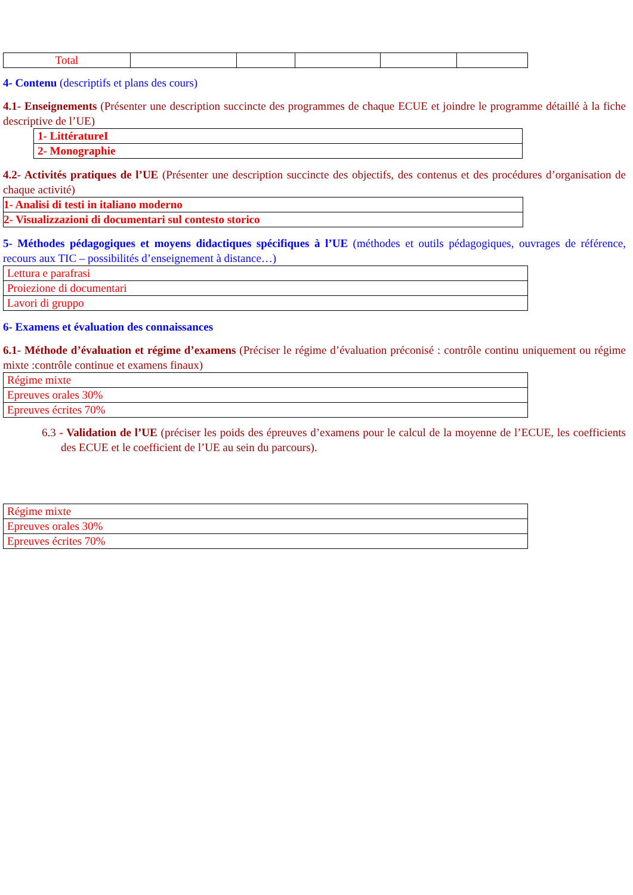| Total | | | | | |
4- Contenu (descriptifs et plans des cours)
4.1- Enseignements (Présenter une description succincte des programmes de chaque ECUE et joindre le programme détaillé à la fiche descriptive de l’UE)
| 1- LittératureI |
| 2- Monographie |
4.2- Activités pratiques de l’UE (Présenter une description succincte des objectifs, des contenus et des procédures d’organisation de chaque activité)
| 1- Analisi di testi in italiano moderno |
| 2- Visualizzazioni di documentari sul contesto storico |
5- Méthodes pédagogiques et moyens didactiques spécifiques à l’UE (méthodes et outils pédagogiques, ouvrages de référence, recours aux TIC – possibilités d’enseignement à distance…)
| Lettura e parafrasi |
| Proiezione di documentari |
| Lavori di gruppo |
6- Examens et évaluation des connaissances
6.1- Méthode d’évaluation et régime d’examens (Préciser le régime d’évaluation préconisé : contrôle continu uniquement ou régime mixte :contrôle continue et examens finaux)
| Régime mixte |
| Epreuves orales 30% |
| Epreuves écrites 70% |
6.3 - Validation de l’UE (préciser les poids des épreuves d’examens pour le calcul de la moyenne de l’ECUE, les coefficients des ECUE et le coefficient de l’UE au sein du parcours).
| Régime mixte |
| Epreuves orales 30% |
| Epreuves écrites 70% |